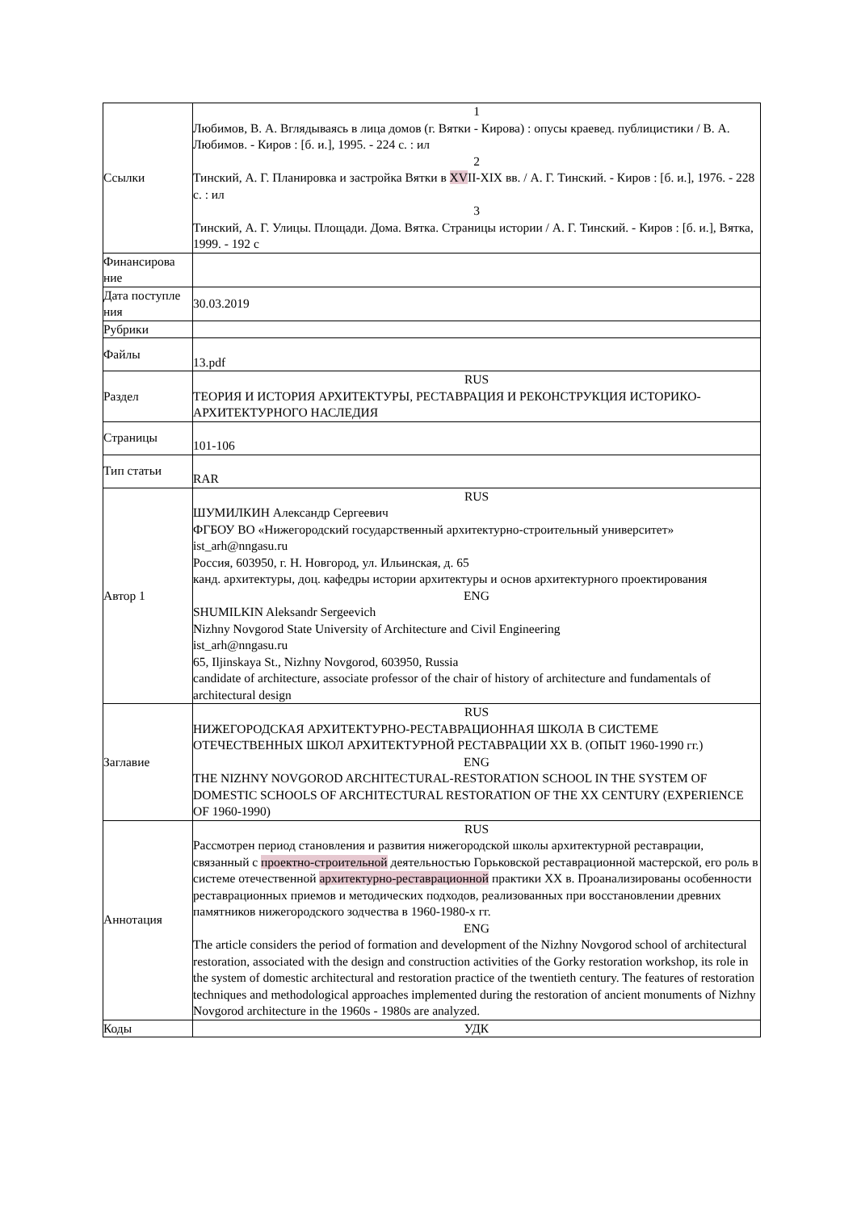| Ссылки | 1 Любимов, В. А. Вглядываясь в лица домов (г. Вятки - Кирова) : опусы краевед. публицистики / В. А. Любимов. - Киров : [б. и.], 1995. - 224 с. : ил 2 Тинский, А. Г. Планировка и застройка Вятки в XV II-XIX вв. / А. Г. Тинский. - Киров : [б. и.], 1976. - 228 с. : ил 3 Тинский, А. Г. Улицы. Площади. Дома. Вятка. Страницы истории / А. Г. Тинский. - Киров : [б. и.], Вятка, 1999. - 192 с |
| Финансирова ние | |
| Дата поступле ния | 30.03.2019 |
| Рубрики | |
| Файлы | 13.pdf |
| Раздел | RUS ТЕОРИЯ И ИСТОРИЯ АРХИТЕКТУРЫ, РЕСТАВРАЦИЯ И РЕКОНСТРУКЦИЯ ИСТОРИКО-АРХИТЕКТУРНОГО НАСЛЕДИЯ |
| Страницы | 101-106 |
| Тип статьи | RAR |
| Автор 1 | RUS ШУМИЛКИН Александр Сергеевич ФГБОУ ВО «Нижегородский государственный архитектурно-строительный университет» ist_arh@nngasu.ru Россия, 603950, г. Н. Новгород, ул. Ильинская, д. 65 канд. архитектуры, доц. кафедры истории архитектуры и основ архитектурного проектирования ENG SHUMILKIN Aleksandr Sergeevich Nizhny Novgorod State University of Architecture and Civil Engineering ist_arh@nngasu.ru 65, Iljinskaya St., Nizhny Novgorod, 603950, Russia candidate of architecture, associate professor of the chair of history of architecture and fundamentals of architectural design |
| Заглавие | RUS НИЖЕГОРОДСКАЯ АРХИТЕКТУРНО-РЕСТАВРАЦИОННАЯ ШКОЛА В СИСТЕМЕ ОТЕЧЕСТВЕННЫХ ШКОЛ АРХИТЕКТУРНОЙ РЕСТАВРАЦИИ XX В. (ОПЫТ 1960-1990 гг.) ENG THE NIZHNY NOVGOROD ARCHITECTURAL-RESTORATION SCHOOL IN THE SYSTEM OF DOMESTIC SCHOOLS OF ARCHITECTURAL RESTORATION OF THE XX CENTURY (EXPERIENCE OF 1960-1990) |
| Аннотация | RUS Рассмотрен период становления и развития нижегородской школы архитектурной реставрации, связанный с проектно-строительной деятельностью Горьковской реставрационной мастерской, его роль в системе отечественной архитектурно-реставрационной практики XX в. Проанализированы особенности реставрационных приемов и методических подходов, реализованных при восстановлении древних памятников нижегородского зодчества в 1960-1980-х гг. ENG The article considers the period of formation and development of the Nizhny Novgorod school of architectural restoration, associated with the design and construction activities of the Gorky restoration workshop, its role in the system of domestic architectural and restoration practice of the twentieth century. The features of restoration techniques and methodological approaches implemented during the restoration of ancient monuments of Nizhny Novgorod architecture in the 1960s - 1980s are analyzed. |
| Коды | УДК |